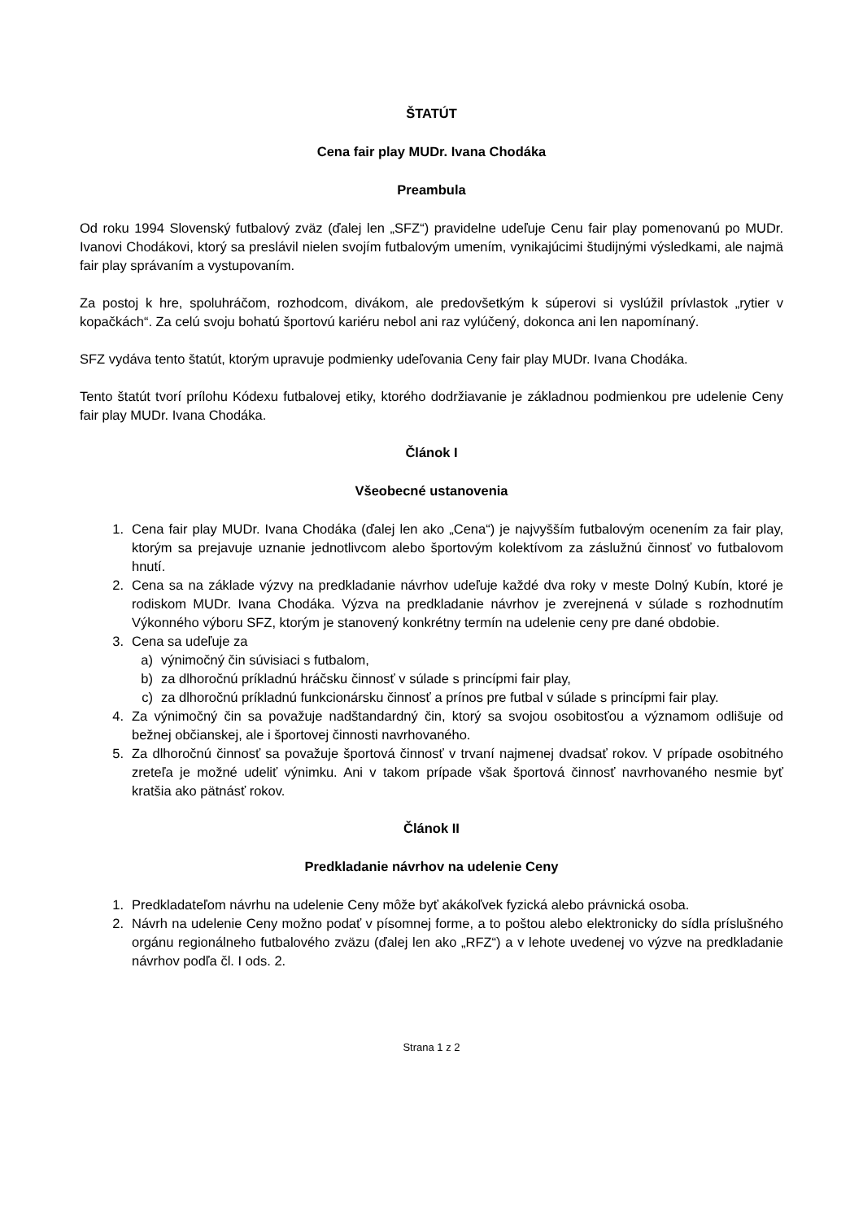ŠTATÚT
Cena fair play MUDr. Ivana Chodáka
Preambula
Od roku 1994 Slovenský futbalový zväz (ďalej len „SFZ“) pravidelne udeľuje Cenu fair play pomenovanú po MUDr. Ivanovi Chodákovi, ktorý sa preslávil nielen svojím futbalovým umením, vynikajúcimi študijnými výsledkami, ale najmä fair play správaním a vystupovaním.
Za postoj k hre, spoluhráčom, rozhodcom, divákom, ale predovšetkým k súperovi si vyslúžil prívlastok „rytier v kopačkách“. Za celú svoju bohatú športovú kariéru nebol ani raz vylúčený, dokonca ani len napomínaný.
SFZ vydáva tento štatút, ktorým upravuje podmienky udeľovania Ceny fair play MUDr. Ivana Chodáka.
Tento štatút tvorí prílohu Kódexu futbalovej etiky, ktorého dodržiavanie je základnou podmienkou pre udelenie Ceny fair play MUDr. Ivana Chodáka.
Článok I
Všeobecné ustanovenia
1. Cena fair play MUDr. Ivana Chodáka (ďalej len ako „Cena“) je najvyšším futbalovým ocenením za fair play, ktorým sa prejavuje uznanie jednotlivcom alebo športovým kolektívom za záslužnú činnosť vo futbalovom hnutí.
2. Cena sa na základe výzvy na predkladanie návrhov udeľuje každé dva roky v meste Dolný Kubín, ktoré je rodiskom MUDr. Ivana Chodáka. Výzva na predkladanie návrhov je zverejnená v súlade s rozhodnutím Výkonného výboru SFZ, ktorým je stanovený konkrétny termín na udelenie ceny pre dané obdobie.
3. Cena sa udeľuje za
a) výnimočný čin súvisiaci s futbalom,
b) za dlhoročnú príkladnú hráčsku činnosť v súlade s princípmi fair play,
c) za dlhoročnú príkladnú funkcionársku činnosť a prínos pre futbal v súlade s princípmi fair play.
4. Za výnimočný čin sa považuje nadštandardný čin, ktorý sa svojou osobitosťou a významom odlišuje od bežnej občianskej, ale i športovej činnosti navrhovaného.
5. Za dlhoročnú činnosť sa považuje športová činnosť v trvaní najmenej dvadsať rokov. V prípade osobitného zreteľa je možné udeliť výnimku. Ani v takom prípade však športová činnosť navrhovaného nesmie byť kratšia ako pätnásť rokov.
Článok II
Predkladanie návrhov na udelenie Ceny
1. Predkladateľom návrhu na udelenie Ceny môže byť akákoľvek fyzická alebo právnická osoba.
2. Návrh na udelenie Ceny možno podať v písomnej forme, a to poštou alebo elektronicky do sídla príslušného orgánu regionálneho futbalového zväzu (ďalej len ako „RFZ“) a v lehote uvedenej vo výzve na predkladanie návrhov podľa čl. I ods. 2.
Strana 1 z 2